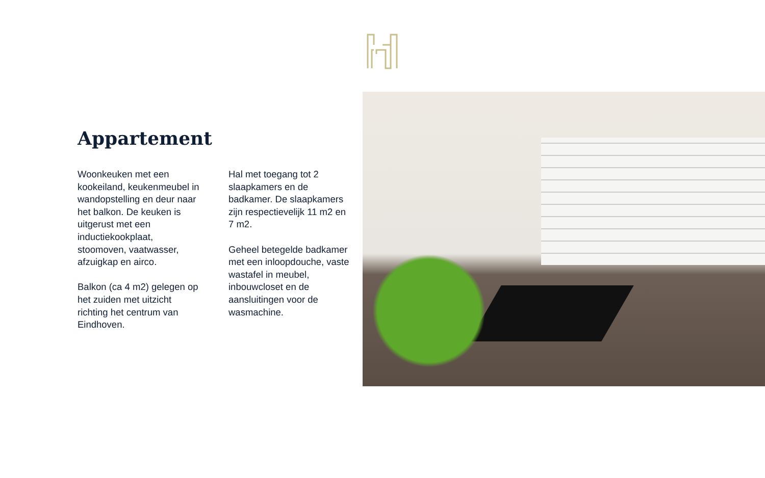Appartement
Woonkeuken met een kookeiland, keukenmeubel in wandopstelling en deur naar het balkon. De keuken is uitgerust met een inductiekookplaat, stoomoven, vaatwasser, afzuigkap en airco.
Balkon (ca 4 m2) gelegen op het zuiden met uitzicht richting het centrum van Eindhoven.
Hal met toegang tot 2 slaapkamers en de badkamer. De slaapkamers zijn respectievelijk 11 m2 en 7 m2.
Geheel betegelde badkamer met een inloopdouche, vaste wastafel in meubel, inbouwcloset en de aansluitingen voor de wasmachine.